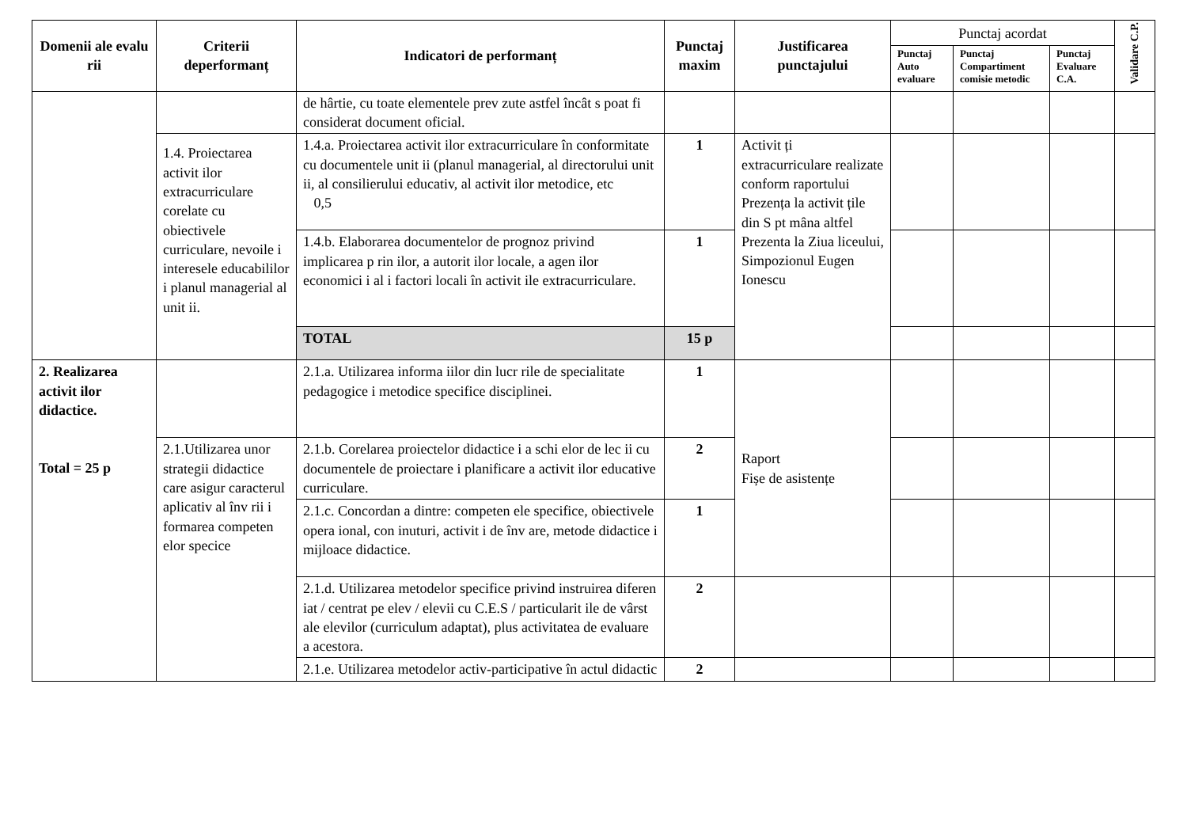| Domenii ale evalu rii | Criterii deperformanț | Indicatori de performanț | Punctaj maxim | Justificarea punctajului | Punctaj acordat | | | Validare C.P. |
| --- | --- | --- | --- | --- | --- | --- | --- | --- |
| | | | | | Punctaj Auto evaluare | Punctaj Compartiment comisie metodic | Punctaj Evaluare C.A. | |
| | | de hârtie, cu toate elementele prev zute astfel încât s poat fi considerat document oficial. | | | | | | |
| | 1.4. Proiectarea activit ilor extracurriculare corelate cu obiectivele curriculare, nevoile i interesele educabililor i planul managerial al unit ii. | 1.4.a. Proiectarea activit ilor extracurriculare în conformitate cu documentele unit ii (planul managerial, al directorului unit ii, al consilierului educativ, al activit ilor metodice, etc 0,5 | 1 | Activit ți extracurriculare realizate conform raportului Prezența la activit țile din S pt mâna altfel Prezenta la Ziua liceului, Simpozionul Eugen Ionescu | | | | |
| | | 1.4.b. Elaborarea documentelor de prognoz privind implicarea p rin ilor, a autorit ilor locale, a agen ilor economici i al i factori locali în activit ile extracurriculare. | 1 | | | | | |
| | | TOTAL | 15 p | | | | | |
| 2. Realizarea activit ilor didactice. Total = 25 p | | 2.1.a. Utilizarea informa iilor din lucr rile de specialitate pedagogice i metodice specifice disciplinei. | 1 | Raport Fișe de asistențe | | | | |
| | 2.1.Utilizarea unor strategii didactice care asigur caracterul aplicativ al înv rii i formarea competen elor specice | 2.1.b. Corelarea proiectelor didactice i a schi elor de lec ii cu documentele de proiectare i planificare a activit ilor educative curriculare. | 2 | | | | | |
| | | 2.1.c. Concordan a dintre: competen ele specifice, obiectivele opera ional, con inuturi, activit i de înv are, metode didactice i mijloace didactice. | 1 | | | | | |
| | | 2.1.d. Utilizarea metodelor specifice privind instruirea diferen iat / centrat pe elev / elevii cu C.E.S / particularit ile de vârst ale elevilor (curriculum adaptat), plus activitatea de evaluare a acestora. | 2 | | | | | |
| | | 2.1.e. Utilizarea metodelor activ-participative în actul didactic | 2 | | | | | |